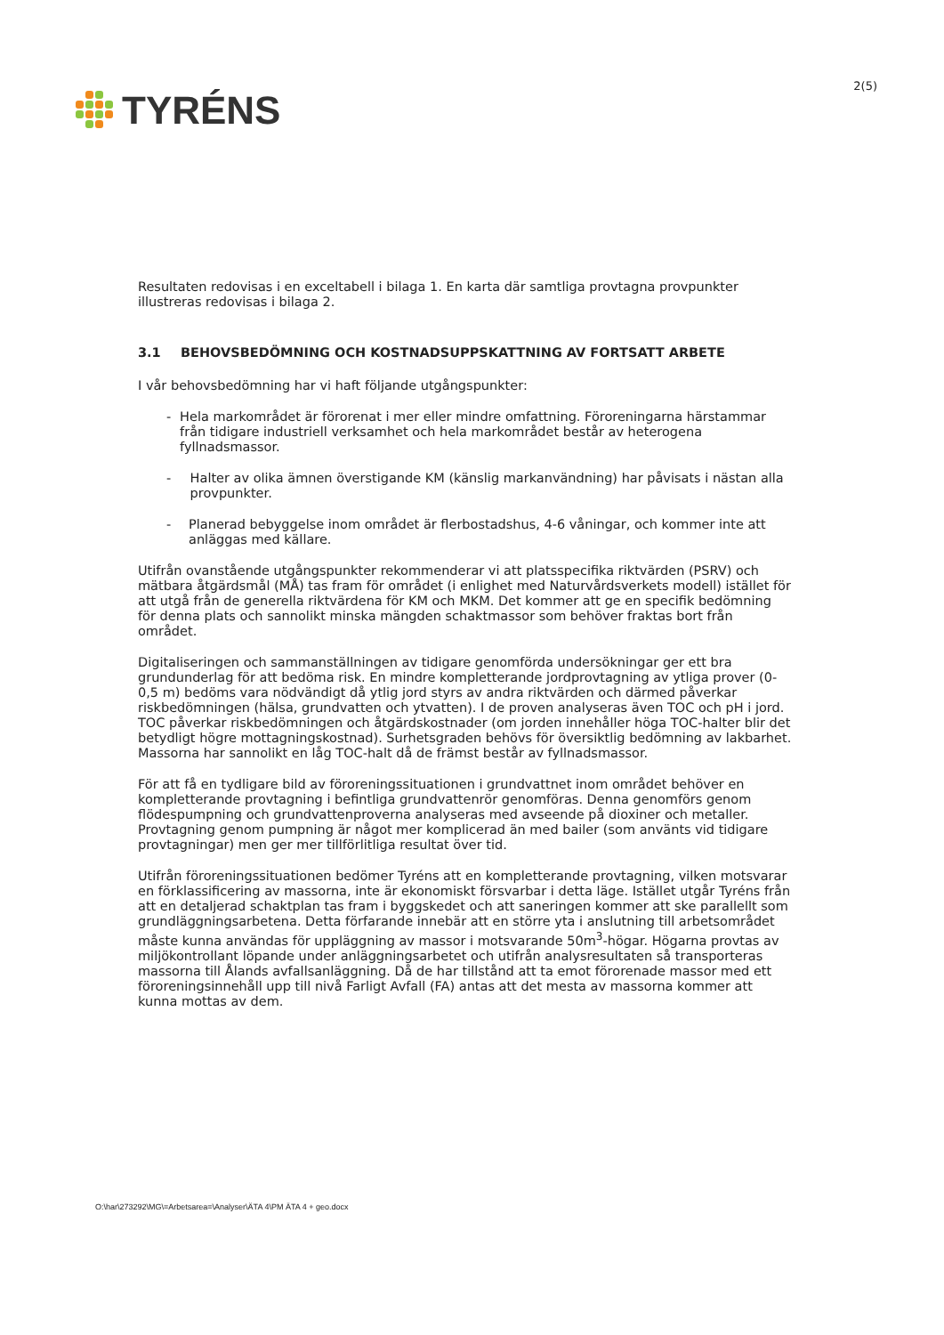TYRÉNS
2(5)
Resultaten redovisas i en exceltabell i bilaga 1. En karta där samtliga provtagna provpunkter illustreras redovisas i bilaga 2.
3.1 BEHOVSBEDÖMNING OCH KOSTNADSUPPSKATTNING AV FORTSATT ARBETE
I vår behovsbedömning har vi haft följande utgångspunkter:
- Hela markområdet är förorenat i mer eller mindre omfattning. Föroreningarna härstammar från tidigare industriell verksamhet och hela markområdet består av heterogena fyllnadsmassor.
- Halter av olika ämnen överstigande KM (känslig markanvändning) har påvisats i nästan alla provpunkter.
- Planerad bebyggelse inom området är flerbostadshus, 4-6 våningar, och kommer inte att anläggas med källare.
Utifrån ovanstående utgångspunkter rekommenderar vi att platsspecifika riktvärden (PSRV) och mätbara åtgärdsmål (MÅ) tas fram för området (i enlighet med Naturvårdsverkets modell) istället för att utgå från de generella riktvärdena för KM och MKM. Det kommer att ge en specifik bedömning för denna plats och sannolikt minska mängden schaktmassor som behöver fraktas bort från området.
Digitaliseringen och sammanställningen av tidigare genomförda undersökningar ger ett bra grundunderlag för att bedöma risk. En mindre kompletterande jordprovtagning av ytliga prover (0-0,5 m) bedöms vara nödvändigt då ytlig jord styrs av andra riktvärden och därmed påverkar riskbedömningen (hälsa, grundvatten och ytvatten). I de proven analyseras även TOC och pH i jord. TOC påverkar riskbedömningen och åtgärdskostnader (om jorden innehåller höga TOC-halter blir det betydligt högre mottagningskostnad). Surhetsgraden behövs för översiktlig bedömning av lakbarhet. Massorna har sannolikt en låg TOC-halt då de främst består av fyllnadsmassor.
För att få en tydligare bild av föroreningssituationen i grundvattnet inom området behöver en kompletterande provtagning i befintliga grundvattenrör genomföras. Denna genomförs genom flödespumpning och grundvattenproverna analyseras med avseende på dioxiner och metaller. Provtagning genom pumpning är något mer komplicerad än med bailer (som använts vid tidigare provtagningar) men ger mer tillförlitliga resultat över tid.
Utifrån föroreningssituationen bedömer Tyréns att en kompletterande provtagning, vilken motsvarar en förklassificering av massorna, inte är ekonomiskt försvarbar i detta läge. Istället utgår Tyréns från att en detaljerad schaktplan tas fram i byggskedet och att saneringen kommer att ske parallellt som grundläggningsarbetena. Detta förfarande innebär att en större yta i anslutning till arbetsområdet måste kunna användas för uppläggning av massor i motsvarande 50m<sup>3</sup>-högar. Högarna provtas av miljökontrollant löpande under anläggningsarbetet och utifrån analysresultaten så transporteras massorna till Ålands avfallsanläggning. Då de har tillstånd att ta emot förorenade massor med ett föroreningsinnehåll upp till nivå Farligt Avfall (FA) antas att det mesta av massorna kommer att kunna mottas av dem.
O:\har\273292\MG\=Arbetsarea=\Analyser\ÄTA 4\PM ÄTA 4 + geo.docx